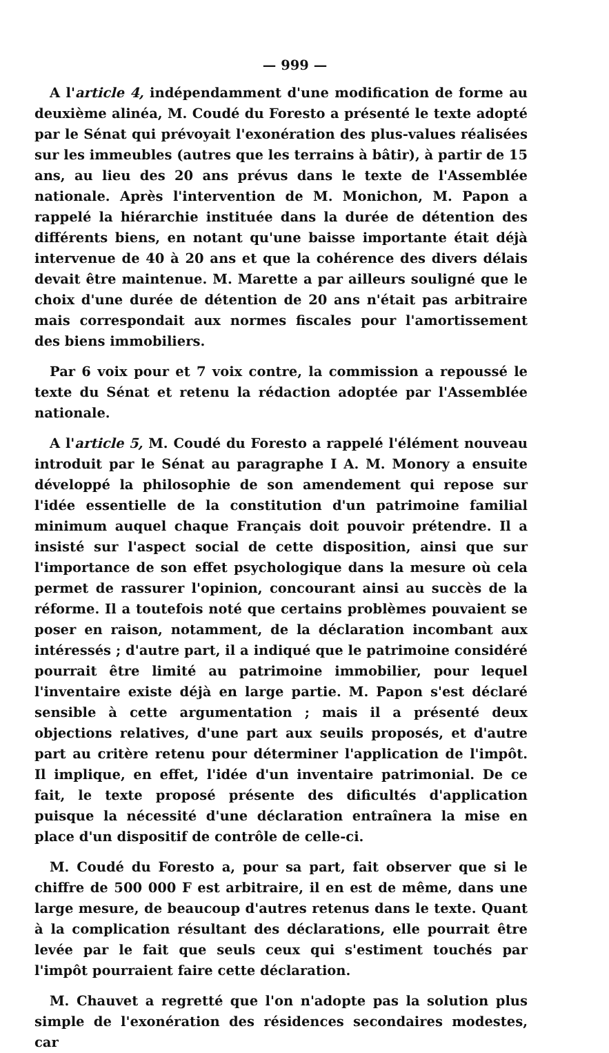— 999 —
A l'article 4, indépendamment d'une modification de forme au deuxième alinéa, M. Coudé du Foresto a présenté le texte adopté par le Sénat qui prévoyait l'exonération des plus-values réalisées sur les immeubles (autres que les terrains à bâtir), à partir de 15 ans, au lieu des 20 ans prévus dans le texte de l'Assemblée nationale. Après l'intervention de M. Monichon, M. Papon a rappelé la hiérarchie instituée dans la durée de détention des différents biens, en notant qu'une baisse importante était déjà intervenue de 40 à 20 ans et que la cohérence des divers délais devait être maintenue. M. Marette a par ailleurs souligné que le choix d'une durée de détention de 20 ans n'était pas arbitraire mais correspondait aux normes fiscales pour l'amortissement des biens immobiliers.
Par 6 voix pour et 7 voix contre, la commission a repoussé le texte du Sénat et retenu la rédaction adoptée par l'Assemblée nationale.
A l'article 5, M. Coudé du Foresto a rappelé l'élément nouveau introduit par le Sénat au paragraphe I A. M. Monory a ensuite développé la philosophie de son amendement qui repose sur l'idée essentielle de la constitution d'un patrimoine familial minimum auquel chaque Français doit pouvoir prétendre. Il a insisté sur l'aspect social de cette disposition, ainsi que sur l'importance de son effet psychologique dans la mesure où cela permet de rassurer l'opinion, concourant ainsi au succès de la réforme. Il a toutefois noté que certains problèmes pouvaient se poser en raison, notamment, de la déclaration incombant aux intéressés ; d'autre part, il a indiqué que le patrimoine considéré pourrait être limité au patrimoine immobilier, pour lequel l'inventaire existe déjà en large partie. M. Papon s'est déclaré sensible à cette argumentation ; mais il a présenté deux objections relatives, d'une part aux seuils proposés, et d'autre part au critère retenu pour déterminer l'application de l'impôt. Il implique, en effet, l'idée d'un inventaire patrimonial. De ce fait, le texte proposé présente des dificultés d'application puisque la nécessité d'une déclaration entraînera la mise en place d'un dispositif de contrôle de celle-ci.
M. Coudé du Foresto a, pour sa part, fait observer que si le chiffre de 500 000 F est arbitraire, il en est de même, dans une large mesure, de beaucoup d'autres retenus dans le texte. Quant à la complication résultant des déclarations, elle pourrait être levée par le fait que seuls ceux qui s'estiment touchés par l'impôt pourraient faire cette déclaration.
M. Chauvet a regretté que l'on n'adopte pas la solution plus simple de l'exonération des résidences secondaires modestes, car